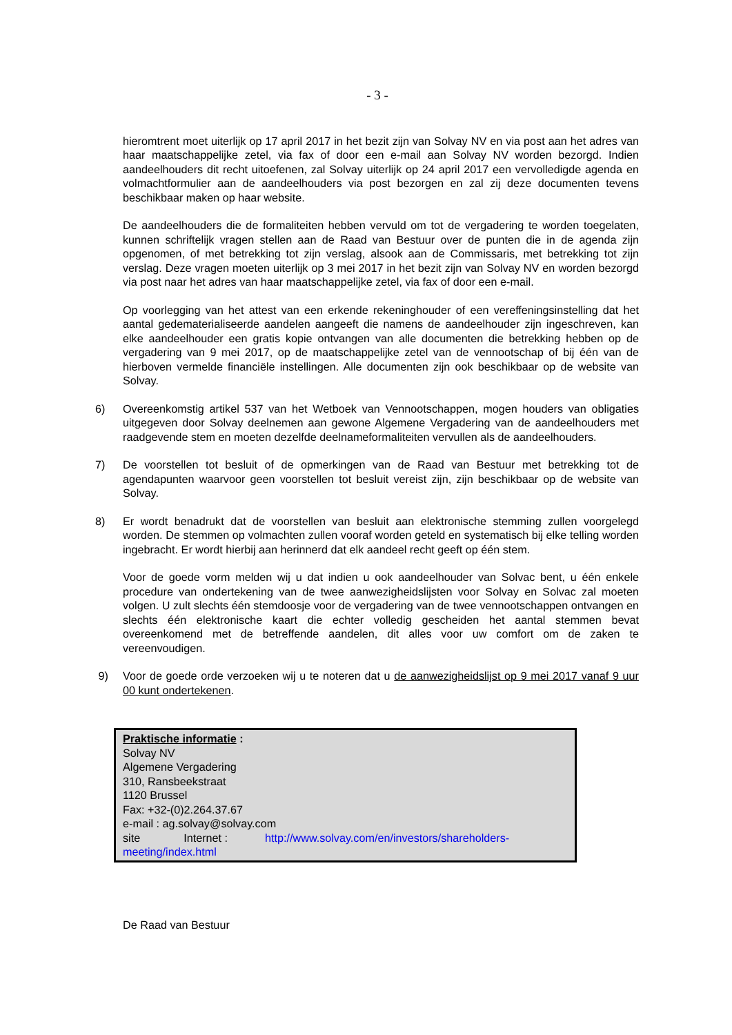- 3 -
hieromtrent moet uiterlijk op 17 april 2017 in het bezit zijn van Solvay NV en via post aan het adres van haar maatschappelijke zetel, via fax of door een e-mail aan Solvay NV worden bezorgd. Indien aandeelhouders dit recht uitoefenen, zal Solvay uiterlijk op 24 april 2017 een vervolledigde agenda en volmachtformulier aan de aandeelhouders via post bezorgen en zal zij deze documenten tevens beschikbaar maken op haar website.
De aandeelhouders die de formaliteiten hebben vervuld om tot de vergadering te worden toegelaten, kunnen schriftelijk vragen stellen aan de Raad van Bestuur over de punten die in de agenda zijn opgenomen, of met betrekking tot zijn verslag, alsook aan de Commissaris, met betrekking tot zijn verslag. Deze vragen moeten uiterlijk op 3 mei 2017 in het bezit zijn van Solvay NV en worden bezorgd via post naar het adres van haar maatschappelijke zetel, via fax of door een e-mail.
Op voorlegging van het attest van een erkende rekeninghouder of een vereffeningsinstelling dat het aantal gedematerialiseerde aandelen aangeeft die namens de aandeelhouder zijn ingeschreven, kan elke aandeelhouder een gratis kopie ontvangen van alle documenten die betrekking hebben op de vergadering van 9 mei 2017, op de maatschappelijke zetel van de vennootschap of bij één van de hierboven vermelde financiële instellingen. Alle documenten zijn ook beschikbaar op de website van Solvay.
6) Overeenkomstig artikel 537 van het Wetboek van Vennootschappen, mogen houders van obligaties uitgegeven door Solvay deelnemen aan gewone Algemene Vergadering van de aandeelhouders met raadgevende stem en moeten dezelfde deelnameformaliteiten vervullen als de aandeelhouders.
7) De voorstellen tot besluit of de opmerkingen van de Raad van Bestuur met betrekking tot de agendapunten waarvoor geen voorstellen tot besluit vereist zijn, zijn beschikbaar op de website van Solvay.
8) Er wordt benadrukt dat de voorstellen van besluit aan elektronische stemming zullen voorgelegd worden. De stemmen op volmachten zullen vooraf worden geteld en systematisch bij elke telling worden ingebracht. Er wordt hierbij aan herinnerd dat elk aandeel recht geeft op één stem.
Voor de goede vorm melden wij u dat indien u ook aandeelhouder van Solvac bent, u één enkele procedure van ondertekening van de twee aanwezigheidslijsten voor Solvay en Solvac zal moeten volgen. U zult slechts één stemdoosje voor de vergadering van de twee vennootschappen ontvangen en slechts één elektronische kaart die echter volledig gescheiden het aantal stemmen bevat overeenkomend met de betreffende aandelen, dit alles voor uw comfort om de zaken te vereenvoudigen.
9) Voor de goede orde verzoeken wij u te noteren dat u de aanwezigheidslijst op 9 mei 2017 vanaf 9 uur 00 kunt ondertekenen.
Praktische informatie :
Solvay NV
Algemene Vergadering
310, Ransbeekstraat
1120 Brussel
Fax: +32-(0)2.264.37.67
e-mail : ag.solvay@solvay.com
site Internet : http://www.solvay.com/en/investors/shareholders-meeting/index.html
De Raad van Bestuur